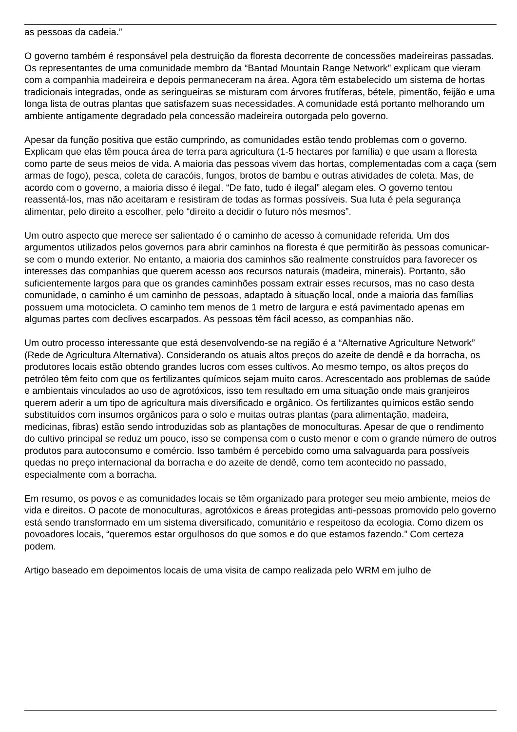as pessoas da cadeia.”
O governo também é responsável pela destruição da floresta decorrente de concessões madeireiras passadas. Os representantes de uma comunidade membro da “Bantad Mountain Range Network” explicam que vieram com a companhia madeireira e depois permaneceram na área. Agora têm estabelecido um sistema de hortas tradicionais integradas, onde as seringueiras se misturam com árvores frutíferas, bétele, pimentão, feijão e uma longa lista de outras plantas que satisfazem suas necessidades. A comunidade está portanto melhorando um ambiente antigamente degradado pela concessão madeireira outorgada pelo governo.
Apesar da função positiva que estão cumprindo, as comunidades estão tendo problemas com o governo. Explicam que elas têm pouca área de terra para agricultura (1-5 hectares por família) e que usam a floresta como parte de seus meios de vida. A maioria das pessoas vivem das hortas, complementadas com a caça (sem armas de fogo), pesca, coleta de caracóis, fungos, brotos de bambu e outras atividades de coleta. Mas, de acordo com o governo, a maioria disso é ilegal. “De fato, tudo é ilegal” alegam eles. O governo tentou reassentá-los, mas não aceitaram e resistiram de todas as formas possíveis. Sua luta é pela segurança alimentar, pelo direito a escolher, pelo “direito a decidir o futuro nós mesmos”.
Um outro aspecto que merece ser salientado é o caminho de acesso à comunidade referida. Um dos argumentos utilizados pelos governos para abrir caminhos na floresta é que permitirão às pessoas comunicar-se com o mundo exterior. No entanto, a maioria dos caminhos são realmente construídos para favorecer os interesses das companhias que querem acesso aos recursos naturais (madeira, minerais). Portanto, são suficientemente largos para que os grandes caminhões possam extrair esses recursos, mas no caso desta comunidade, o caminho é um caminho de pessoas, adaptado à situação local, onde a maioria das famílias possuem uma motocicleta. O caminho tem menos de 1 metro de largura e está pavimentado apenas em algumas partes com declives escarpados. As pessoas têm fácil acesso, as companhias não.
Um outro processo interessante que está desenvolvendo-se na região é a “Alternative Agriculture Network” (Rede de Agricultura Alternativa). Considerando os atuais altos preços do azeite de dendê e da borracha, os produtores locais estão obtendo grandes lucros com esses cultivos. Ao mesmo tempo, os altos preços do petróleo têm feito com que os fertilizantes químicos sejam muito caros. Acrescentado aos problemas de saúde e ambientais vinculados ao uso de agrotóxicos, isso tem resultado em uma situação onde mais granjeiros querem aderir a um tipo de agricultura mais diversificado e orgânico. Os fertilizantes químicos estão sendo substituídos com insumos orgânicos para o solo e muitas outras plantas (para alimentação, madeira, medicinas, fibras) estão sendo introduzidas sob as plantações de monoculturas. Apesar de que o rendimento do cultivo principal se reduz um pouco, isso se compensa com o custo menor e com o grande número de outros produtos para autoconsumo e comércio. Isso também é percebido como uma salvaguarda para possíveis quedas no preço internacional da borracha e do azeite de dendê, como tem acontecido no passado, especialmente com a borracha.
Em resumo, os povos e as comunidades locais se têm organizado para proteger seu meio ambiente, meios de vida e direitos. O pacote de monoculturas, agrotóxicos e áreas protegidas anti-pessoas promovido pelo governo está sendo transformado em um sistema diversificado, comunitário e respeitoso da ecologia. Como dizem os povoadores locais, “queremos estar orgulhosos do que somos e do que estamos fazendo.” Com certeza podem.
Artigo baseado em depoimentos locais de uma visita de campo realizada pelo WRM em julho de